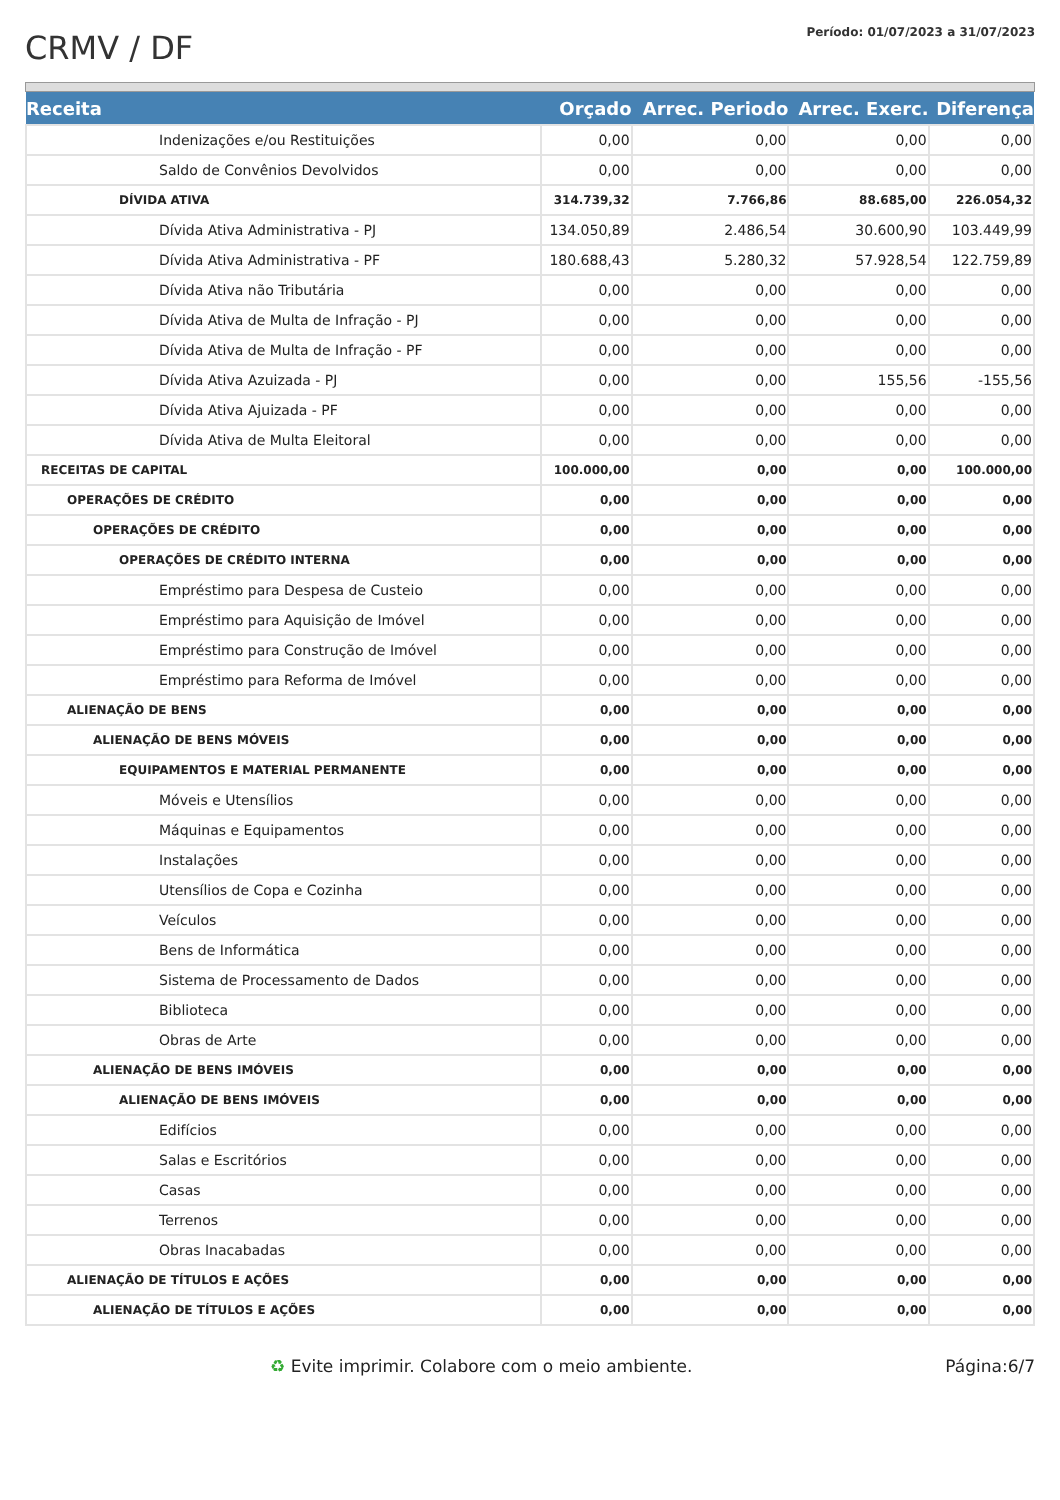CRMV / DF
Período: 01/07/2023 a 31/07/2023
| Receita | Orçado | Arrec. Periodo | Arrec. Exerc. | Diferença |
| --- | --- | --- | --- | --- |
| Indenizações e/ou Restituições | 0,00 | 0,00 | 0,00 | 0,00 |
| Saldo de Convênios Devolvidos | 0,00 | 0,00 | 0,00 | 0,00 |
| DÍVIDA ATIVA | 314.739,32 | 7.766,86 | 88.685,00 | 226.054,32 |
| Dívida Ativa Administrativa - PJ | 134.050,89 | 2.486,54 | 30.600,90 | 103.449,99 |
| Dívida Ativa Administrativa - PF | 180.688,43 | 5.280,32 | 57.928,54 | 122.759,89 |
| Dívida Ativa não Tributária | 0,00 | 0,00 | 0,00 | 0,00 |
| Dívida Ativa de Multa de Infração - PJ | 0,00 | 0,00 | 0,00 | 0,00 |
| Dívida Ativa de Multa de Infração - PF | 0,00 | 0,00 | 0,00 | 0,00 |
| Dívida Ativa Azuizada - PJ | 0,00 | 0,00 | 155,56 | -155,56 |
| Dívida Ativa Ajuizada - PF | 0,00 | 0,00 | 0,00 | 0,00 |
| Dívida Ativa de Multa Eleitoral | 0,00 | 0,00 | 0,00 | 0,00 |
| RECEITAS DE CAPITAL | 100.000,00 | 0,00 | 0,00 | 100.000,00 |
| OPERAÇÕES DE CRÉDITO | 0,00 | 0,00 | 0,00 | 0,00 |
| OPERAÇÕES DE CRÉDITO | 0,00 | 0,00 | 0,00 | 0,00 |
| OPERAÇÕES DE CRÉDITO INTERNA | 0,00 | 0,00 | 0,00 | 0,00 |
| Empréstimo para Despesa de Custeio | 0,00 | 0,00 | 0,00 | 0,00 |
| Empréstimo para Aquisição de Imóvel | 0,00 | 0,00 | 0,00 | 0,00 |
| Empréstimo para Construção de Imóvel | 0,00 | 0,00 | 0,00 | 0,00 |
| Empréstimo para Reforma de Imóvel | 0,00 | 0,00 | 0,00 | 0,00 |
| ALIENAÇÃO DE BENS | 0,00 | 0,00 | 0,00 | 0,00 |
| ALIENAÇÃO DE BENS MÓVEIS | 0,00 | 0,00 | 0,00 | 0,00 |
| EQUIPAMENTOS E MATERIAL PERMANENTE | 0,00 | 0,00 | 0,00 | 0,00 |
| Móveis e Utensílios | 0,00 | 0,00 | 0,00 | 0,00 |
| Máquinas e Equipamentos | 0,00 | 0,00 | 0,00 | 0,00 |
| Instalações | 0,00 | 0,00 | 0,00 | 0,00 |
| Utensílios de Copa e Cozinha | 0,00 | 0,00 | 0,00 | 0,00 |
| Veículos | 0,00 | 0,00 | 0,00 | 0,00 |
| Bens de Informática | 0,00 | 0,00 | 0,00 | 0,00 |
| Sistema de Processamento de Dados | 0,00 | 0,00 | 0,00 | 0,00 |
| Biblioteca | 0,00 | 0,00 | 0,00 | 0,00 |
| Obras de Arte | 0,00 | 0,00 | 0,00 | 0,00 |
| ALIENAÇÃO DE BENS IMÓVEIS | 0,00 | 0,00 | 0,00 | 0,00 |
| ALIENAÇÃO DE BENS IMÓVEIS | 0,00 | 0,00 | 0,00 | 0,00 |
| Edifícios | 0,00 | 0,00 | 0,00 | 0,00 |
| Salas e Escritórios | 0,00 | 0,00 | 0,00 | 0,00 |
| Casas | 0,00 | 0,00 | 0,00 | 0,00 |
| Terrenos | 0,00 | 0,00 | 0,00 | 0,00 |
| Obras Inacabadas | 0,00 | 0,00 | 0,00 | 0,00 |
| ALIENAÇÃO DE TÍTULOS E AÇÕES | 0,00 | 0,00 | 0,00 | 0,00 |
| ALIENAÇÃO DE TÍTULOS E AÇÕES | 0,00 | 0,00 | 0,00 | 0,00 |
♻ Evite imprimir. Colabore com o meio ambiente. Página:6/7